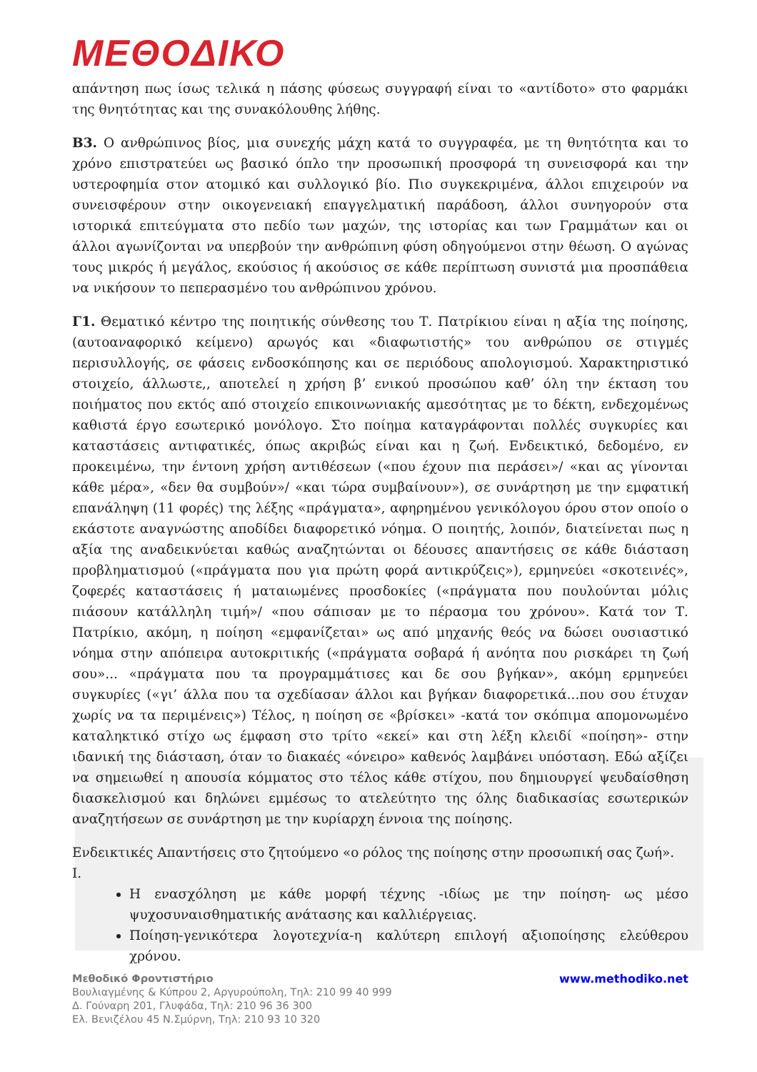ΜΕΘΟΔΙΚΟ
απάντηση πως ίσως τελικά η πάσης φύσεως συγγραφή είναι το «αντίδοτο» στο φαρμάκι της θνητότητας και της συνακόλουθης λήθης.
Β3. Ο ανθρώπινος βίος, μια συνεχής μάχη κατά το συγγραφέα, με τη θνητότητα και το χρόνο επιστρατεύει ως βασικό όπλο την προσωπική προσφορά τη συνεισφορά και την υστεροφημία στον ατομικό και συλλογικό βίο. Πιο συγκεκριμένα, άλλοι επιχειρούν να συνεισφέρουν στην οικογενειακή επαγγελματική παράδοση, άλλοι συνηγορούν στα ιστορικά επιτεύγματα στο πεδίο των μαχών, της ιστορίας και των Γραμμάτων και οι άλλοι αγωνίζονται να υπερβούν την ανθρώπινη φύση οδηγούμενοι στην θέωση. Ο αγώνας τους μικρός ή μεγάλος, εκούσιος ή ακούσιος σε κάθε περίπτωση συνιστά μια προσπάθεια να νικήσουν το πεπερασμένο του ανθρώπινου χρόνου.
Γ1. Θεματικό κέντρο της ποιητικής σύνθεσης του Τ. Πατρίκιου είναι η αξία της ποίησης, (αυτοαναφορικό κείμενο) αρωγός και «διαφωτιστής» του ανθρώπου σε στιγμές περισυλλογής, σε φάσεις ενδοσκόπησης και σε περιόδους απολογισμού. Χαρακτηριστικό στοιχείο, άλλωστε,, αποτελεί η χρήση β’ ενικού προσώπου καθ’ όλη την έκταση του ποιήματος που εκτός από στοιχείο επικοινωνιακής αμεσότητας με το δέκτη, ενδεχομένως καθιστά έργο εσωτερικό μονόλογο. Στο ποίημα καταγράφονται πολλές συγκυρίες και καταστάσεις αντιφατικές, όπως ακριβώς είναι και η ζωή. Ενδεικτικό, δεδομένο, εν προκειμένω, την έντονη χρήση αντιθέσεων («που έχουν πια περάσει»/ «και ας γίνονται κάθε μέρα», «δεν θα συμβούν»/ «και τώρα συμβαίνουν»), σε συνάρτηση με την εμφατική επανάληψη (11 φορές) της λέξης «πράγματα», αφηρημένου γενικόλογου όρου στον οποίο ο εκάστοτε αναγνώστης αποδίδει διαφορετικό νόημα. Ο ποιητής, λοιπόν, διατείνεται πως η αξία της αναδεικνύεται καθώς αναζητώνται οι δέουσες απαντήσεις σε κάθε διάσταση προβληματισμού («πράγματα που για πρώτη φορά αντικρύζεις»), ερμηνεύει «σκοτεινές», ζοφερές καταστάσεις ή ματαιωμένες προσδοκίες («πράγματα που πουλούνται μόλις πιάσουν κατάλληλη τιμή»/ «που σάπισαν με το πέρασμα του χρόνου». Κατά τον Τ. Πατρίκιο, ακόμη, η ποίηση «εμφανίζεται» ως από μηχανής θεός να δώσει ουσιαστικό νόημα στην απόπειρα αυτοκριτικής («πράγματα σοβαρά ή ανόητα που ρισκάρει τη ζωή σου»... «πράγματα που τα προγραμμάτισες και δε σου βγήκαν», ακόμη ερμηνεύει συγκυρίες («γι’ άλλα που τα σχεδίασαν άλλοι και βγήκαν διαφορετικά...που σου έτυχαν χωρίς να τα περιμένεις») Τέλος, η ποίηση σε «βρίσκει» -κατά τον σκόπιμα απομονωμένο καταληκτικό στίχο ως έμφαση στο τρίτο «εκεί» και στη λέξη κλειδί «ποίηση»- στην ιδανική της διάσταση, όταν το διακαές «όνειρο» καθενός λαμβάνει υπόσταση. Εδώ αξίζει να σημειωθεί η απουσία κόμματος στο τέλος κάθε στίχου, που δημιουργεί ψευδαίσθηση διασκελισμού και δηλώνει εμμέσως το ατελεύτητο της όλης διαδικασίας εσωτερικών αναζητήσεων σε συνάρτηση με την κυρίαρχη έννοια της ποίησης.
Ενδεικτικές Απαντήσεις στο ζητούμενο «ο ρόλος της ποίησης στην προσωπική σας ζωή».
Ι.
Η ενασχόληση με κάθε μορφή τέχνης -ιδίως με την ποίηση- ως μέσο ψυχοσυναισθηματικής ανάτασης και καλλιέργειας.
Ποίηση-γενικότερα λογοτεχνία-η καλύτερη επιλογή αξιοποίησης ελεύθερου χρόνου.
Μεθοδικό Φροντιστήριο
Βουλιαγμένης & Κύπρου 2, Αργυρούπολη, Τηλ: 210 99 40 999
Δ. Γούναρη 201, Γλυφάδα, Τηλ: 210 96 36 300
Ελ. Βενιζέλου 45 Ν.Σμύρνη, Τηλ: 210 93 10 320
www.methodiko.net